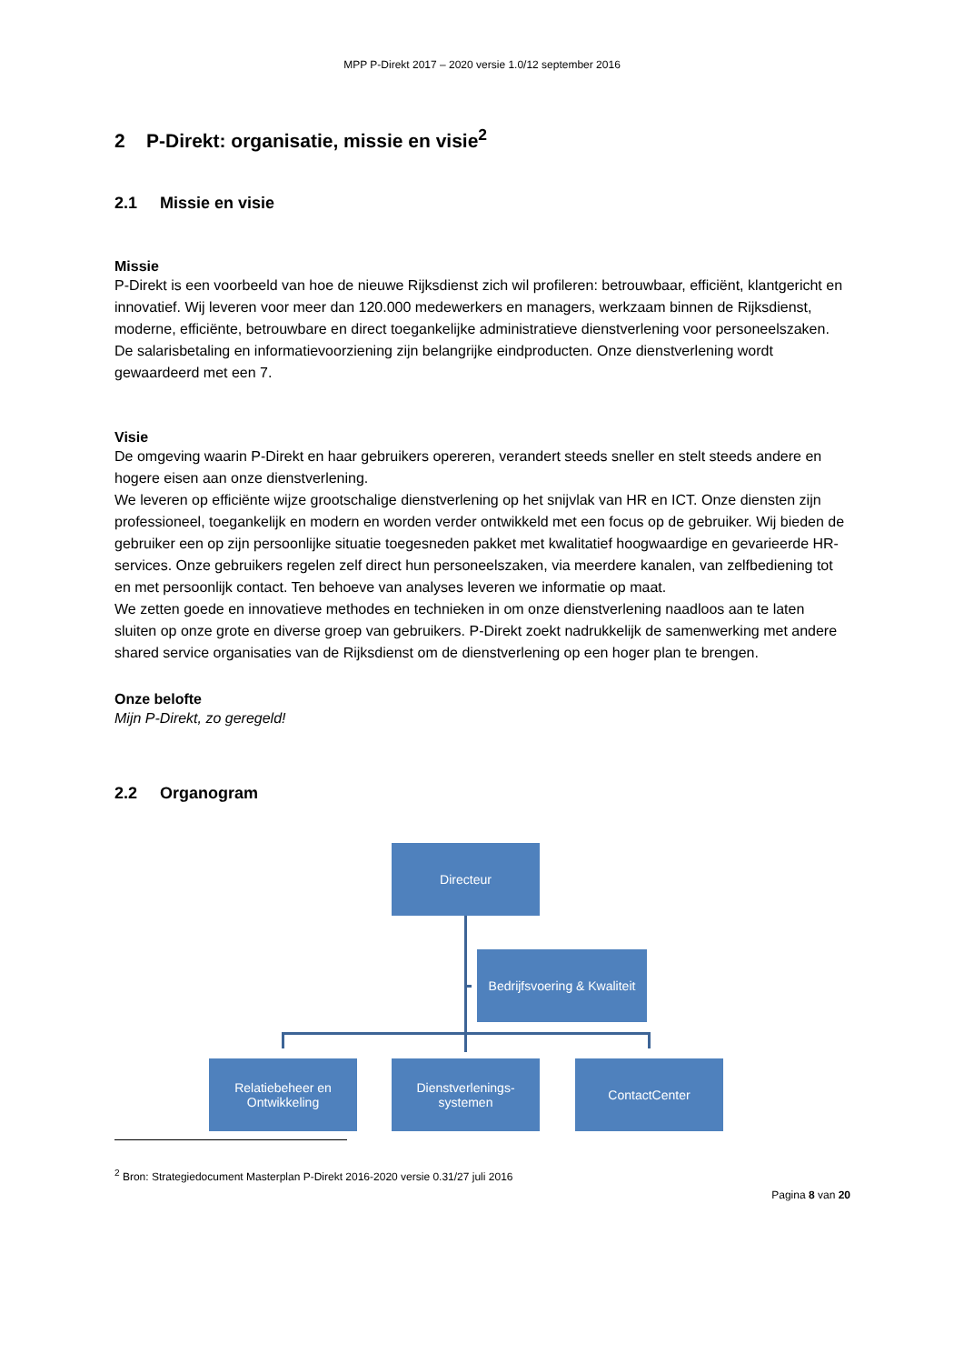MPP P-Direkt 2017 – 2020 versie 1.0/12 september 2016
2 P-Direkt: organisatie, missie en visie<sup>2</sup>
2.1 Missie en visie
Missie
P-Direkt is een voorbeeld van hoe de nieuwe Rijksdienst zich wil profileren: betrouwbaar, efficiënt, klantgericht en innovatief. Wij leveren voor meer dan 120.000 medewerkers en managers, werkzaam binnen de Rijksdienst, moderne, efficiënte, betrouwbare en direct toegankelijke administratieve dienstverlening voor personeelszaken. De salarisbetaling en informatievoorziening zijn belangrijke eindproducten. Onze dienstverlening wordt gewaardeerd met een 7.
Visie
De omgeving waarin P-Direkt en haar gebruikers opereren, verandert steeds sneller en stelt steeds andere en hogere eisen aan onze dienstverlening.
We leveren op efficiënte wijze grootschalige dienstverlening op het snijvlak van HR en ICT. Onze diensten zijn professioneel, toegankelijk en modern en worden verder ontwikkeld met een focus op de gebruiker. Wij bieden de gebruiker een op zijn persoonlijke situatie toegesneden pakket met kwalitatief hoogwaardige en gevarieerde HR-services. Onze gebruikers regelen zelf direct hun personeelszaken, via meerdere kanalen, van zelfbediening tot en met persoonlijk contact. Ten behoeve van analyses leveren we informatie op maat.
We zetten goede en innovatieve methodes en technieken in om onze dienstverlening naadloos aan te laten sluiten op onze grote en diverse groep van gebruikers. P-Direkt zoekt nadrukkelijk de samenwerking met andere shared service organisaties van de Rijksdienst om de dienstverlening op een hoger plan te brengen.
Onze belofte
Mijn P-Direkt, zo geregeld!
2.2 Organogram
Directeur
Bedrijfsvoering & Kwaliteit
Relatiebeheer en Ontwikkeling
Dienstverlenings-
systemen
ContactCenter
<sup>2</sup> Bron: Strategiedocument Masterplan P-Direkt 2016-2020 versie 0.31/27 juli 2016
Pagina 8 van 20